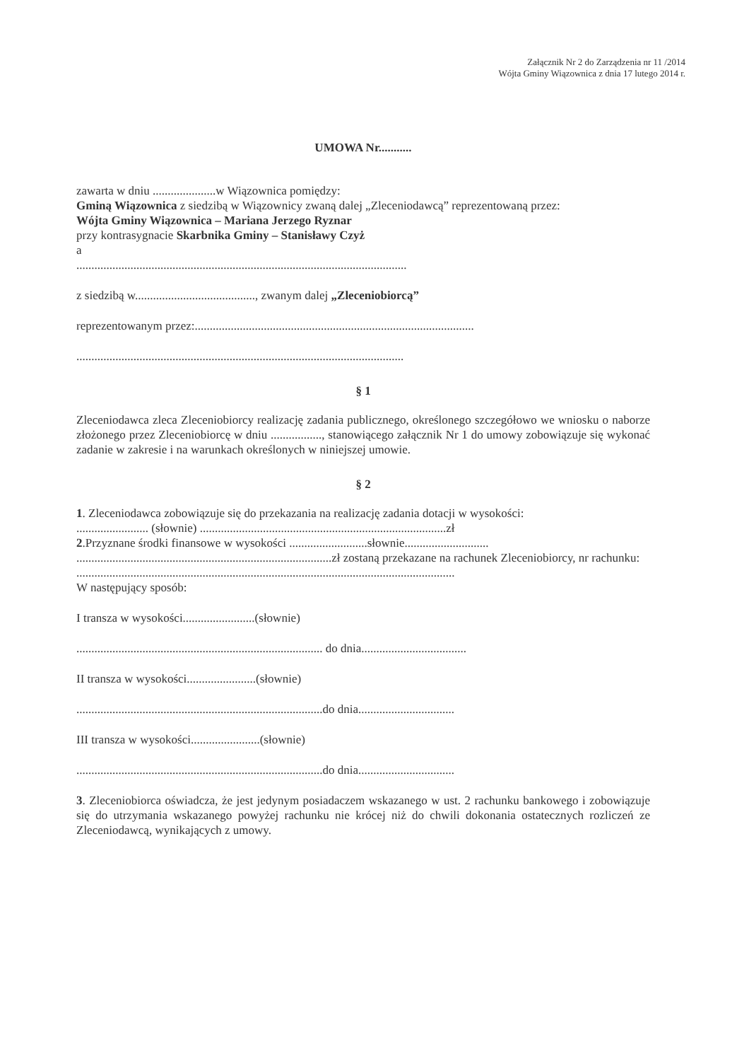Załącznik Nr 2 do Zarządzenia nr 11 /2014
Wójta Gminy Wiązownica z dnia 17 lutego 2014 r.
UMOWA Nr...........
zawarta w dniu .....................w Wiązownica pomiędzy:
Gminą Wiązownica z siedzibą w Wiązownicy zwaną dalej „Zleceniodawcą” reprezentowaną przez:
Wójta Gminy Wiązownica – Mariana Jerzego Ryznar
przy kontrasygnacie Skarbnika Gminy – Stanisławy Czyż
a
..............................................................................................................
z siedzibą w........................................, zwanym dalej „Zleceniobiorcą”
reprezentowanym przez:.............................................................................................
.............................................................................................................
§ 1
Zleceniodawca zleca Zleceniobiorcy realizację zadania publicznego, określonego szczegółowo we wniosku o naborze złożonego przez Zleceniobiorcę w dniu ................., stanowiącego załącznik Nr 1 do umowy zobowiązuje się wykonać zadanie w zakresie i na warunkach określonych w niniejszej umowie.
§ 2
1. Zleceniodawca zobowiązuje się do przekazania na realizację zadania dotacji w wysokości:
........................ (słownie) ..................................................................................zł
2.Przyznane środki finansowe w wysokości ..........................słownie............................
.....................................................................................zł zostaną przekazane na rachunek Zleceniobiorcy, nr rachunku:
..............................................................................................................................
W następujący sposób:
I transza w wysokości........................(słownie)
.................................................................................. do dnia...................................
II transza w wysokości.......................(słownie)
..................................................................................do dnia................................
III transza w wysokości.......................(słownie)
..................................................................................do dnia................................
3. Zleceniobiorca oświadcza, że jest jedynym posiadaczem wskazanego w ust. 2 rachunku bankowego i zobowiązuje się do utrzymania wskazanego powyżej rachunku nie krócej niż do chwili dokonania ostatecznych rozliczeń ze Zleceniodawcą, wynikających z umowy.